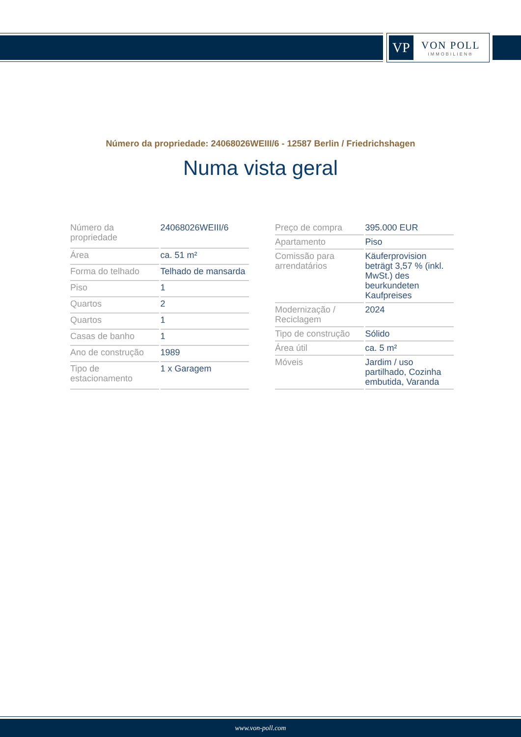VP
VON POLL
IMMOBILIEN®
Número da propriedade: 24068026WEIII/6 - 12587 Berlin / Friedrichshagen
Numa vista geral
| Número da propriedade | 24068026WEIII/6 |
| Área | ca. 51 m² |
| Forma do telhado | Telhado de mansarda |
| Piso | 1 |
| Quartos | 2 |
| Quartos | 1 |
| Casas de banho | 1 |
| Ano de construção | 1989 |
| Tipo de estacionamento | 1 x Garagem |
| Preço de compra | 395.000 EUR |
| Apartamento | Piso |
| Comissão para arrendatários | Käuferprovision beträgt 3,57 % (inkl. MwSt.) des beurkundeten Kaufpreises |
| Modernização / Reciclagem | 2024 |
| Tipo de construção | Sólido |
| Área útil | ca. 5 m² |
| Móveis | Jardim / uso partilhado, Cozinha embutida, Varanda |
www.von-poll.com